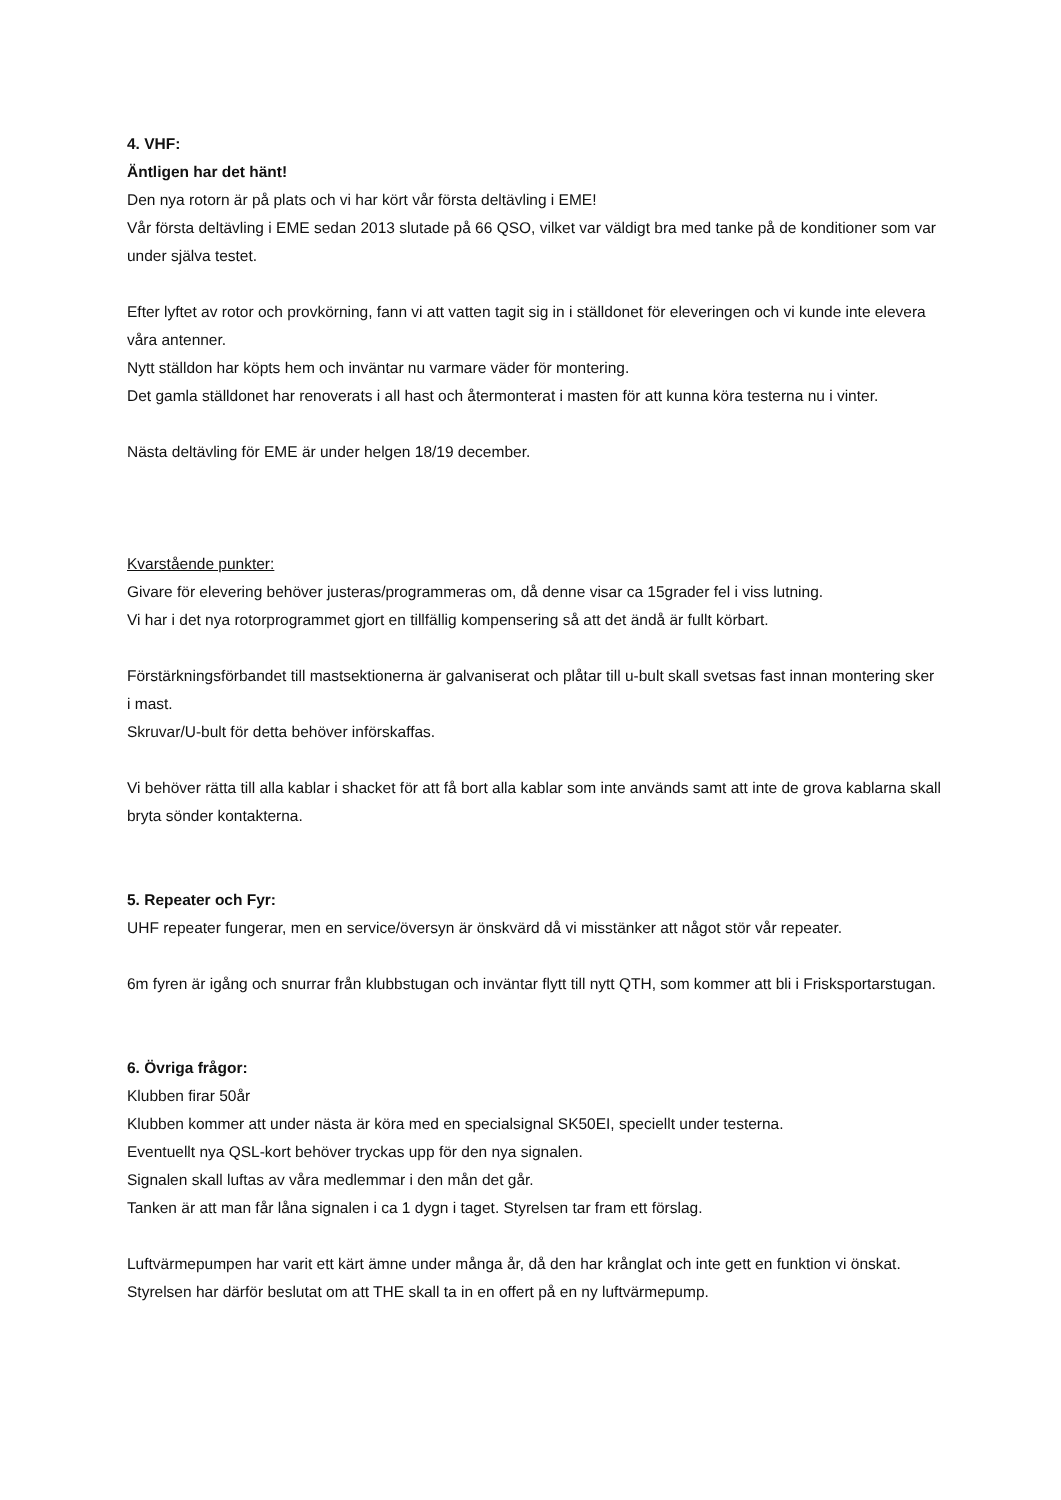4. VHF:
Äntligen har det hänt!
Den nya rotorn är på plats och vi har kört vår första deltävling i EME!
Vår första deltävling i EME sedan 2013 slutade på 66 QSO, vilket var väldigt bra med tanke på de konditioner som var under själva testet.
Efter lyftet av rotor och provkörning, fann vi att vatten tagit sig in i ställdonet för eleveringen och vi kunde inte elevera våra antenner.
Nytt ställdon har köpts hem och inväntar nu varmare väder för montering.
Det gamla ställdonet har renoverats i all hast och återmonterat i masten för att kunna köra testerna nu i vinter.
Nästa deltävling för EME är under helgen 18/19 december.
Kvarstående punkter:
Givare för elevering behöver justeras/programmeras om, då denne visar ca 15grader fel i viss lutning.
Vi har i det nya rotorprogrammet gjort en tillfällig kompensering så att det ändå är fullt körbart.
Förstärkningsförbandet till mastsektionerna är galvaniserat och plåtar till u-bult skall svetsas fast innan montering sker i mast.
Skruvar/U-bult för detta behöver införskaffas.
Vi behöver rätta till alla kablar i shacket för att få bort alla kablar som inte används samt att inte de grova kablarna skall bryta sönder kontakterna.
5. Repeater och Fyr:
UHF repeater fungerar, men en service/översyn är önskvärd då vi misstänker att något stör vår repeater.
6m fyren är igång och snurrar från klubbstugan och inväntar flytt till nytt QTH, som kommer att bli i Frisksportarstugan.
6. Övriga frågor:
Klubben firar 50år
Klubben kommer att under nästa är köra med en specialsignal SK50EI, speciellt under testerna.
Eventuellt nya QSL-kort behöver tryckas upp för den nya signalen.
Signalen skall luftas av våra medlemmar i den mån det går.
Tanken är att man får låna signalen i ca 1 dygn i taget. Styrelsen tar fram ett förslag.
Luftvärmepumpen har varit ett kärt ämne under många år, då den har krånglat och inte gett en funktion vi önskat.
Styrelsen har därför beslutat om att THE skall ta in en offert på en ny luftvärmepump.